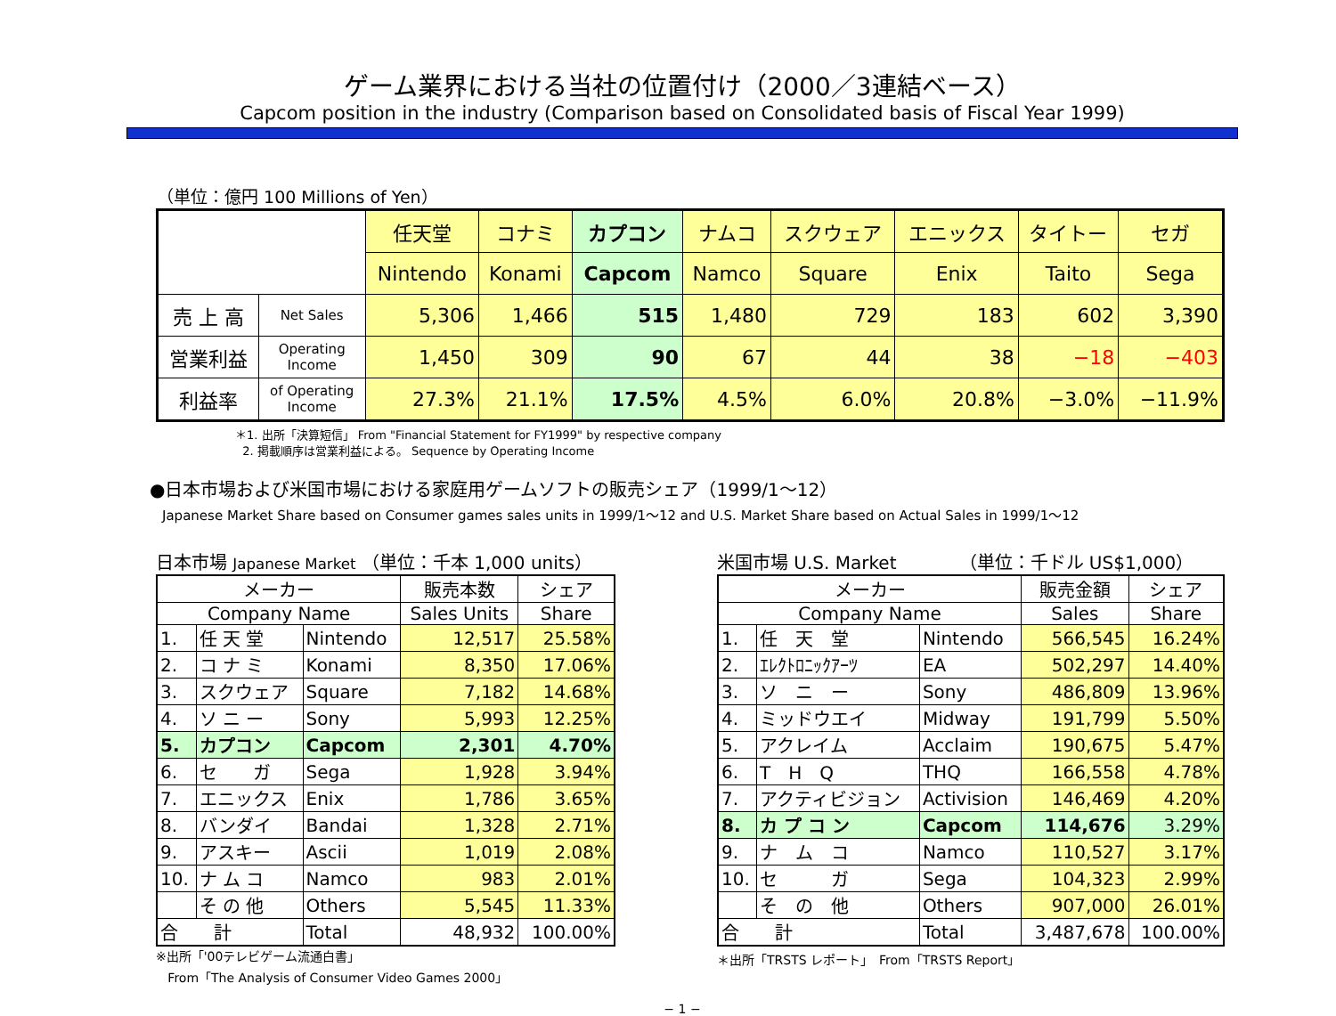ゲーム業界における当社の位置付け（2000／3連結ベース）
Capcom position in the industry (Comparison based on Consolidated basis of Fiscal Year 1999)
（単位：億円 100 Millions of Yen）
| | | 任天堂 | コナミ | カプコン | ナムコ | スクウェア | エニックス | タイトー | セガ |
| --- | --- | --- | --- | --- | --- | --- | --- | --- | --- |
| | | Nintendo | Konami | Capcom | Namco | Square | Enix | Taito | Sega |
| 売 上 高 | Net Sales | 5,306 | 1,466 | 515 | 1,480 | 729 | 183 | 602 | 3,390 |
| 営業利益 | Operating Income | 1,450 | 309 | 90 | 67 | 44 | 38 | −18 | −403 |
| 利益率 | of Operating Income | 27.3% | 21.1% | 17.5% | 4.5% | 6.0% | 20.8% | −3.0% | −11.9% |
＊1. 出所「決算短信」 From "Financial Statement for FY1999" by respective company
2. 掲載順序は営業利益による。 Sequence by Operating Income
●日本市場および米国市場における家庭用ゲームソフトの販売シェア（1999/1〜12）
Japanese Market Share based on Consumer games sales units in 1999/1〜12 and U.S. Market Share based on Actual Sales in 1999/1〜12
日本市場 Japanese Market （単位：千本 1,000 units）
| メーカー | | | 販売本数 | シェア |
| --- | --- | --- | --- | --- |
| Company Name | | | Sales Units | Share |
| 1. | 任 天 堂 | Nintendo | 12,517 | 25.58% |
| 2. | コ ナ ミ | Konami | 8,350 | 17.06% |
| 3. | スクウェア | Square | 7,182 | 14.68% |
| 4. | ソ ニ ー | Sony | 5,993 | 12.25% |
| 5. | カプコン | Capcom | 2,301 | 4.70% |
| 6. | セ ガ | Sega | 1,928 | 3.94% |
| 7. | エニックス | Enix | 1,786 | 3.65% |
| 8. | バンダイ | Bandai | 1,328 | 2.71% |
| 9. | アスキー | Ascii | 1,019 | 2.08% |
| 10. | ナ ム コ | Namco | 983 | 2.01% |
| | そ の 他 | Others | 5,545 | 11.33% |
| 合 計 | | Total | 48,932 | 100.00% |
※出所「'00テレビゲーム流通白書」
From「The Analysis of Consumer Video Games 2000」
米国市場 U.S. Market　　　　（単位：千ドル US$1,000）
| メーカー | | | 販売金額 | シェア |
| --- | --- | --- | --- | --- |
| Company Name | | | Sales | Share |
| 1. | 任 天 堂 | Nintendo | 566,545 | 16.24% |
| 2. | ｴﾚｸﾄﾛﾆｯｸｱｰﾂ | EA | 502,297 | 14.40% |
| 3. | ソ ニ ー | Sony | 486,809 | 13.96% |
| 4. | ミッドウエイ | Midway | 191,799 | 5.50% |
| 5. | アクレイム | Acclaim | 190,675 | 5.47% |
| 6. | T H Q | THQ | 166,558 | 4.78% |
| 7. | アクティビジョン | Activision | 146,469 | 4.20% |
| 8. | カ プ コ ン | Capcom | 114,676 | 3.29% |
| 9. | ナ ム コ | Namco | 110,527 | 3.17% |
| 10. | セ ガ | Sega | 104,323 | 2.99% |
| | そ の 他 | Others | 907,000 | 26.01% |
| 合 計 | | Total | 3,487,678 | 100.00% |
＊出所「TRSTS レポート」　From「TRSTS Report」
− 1 −